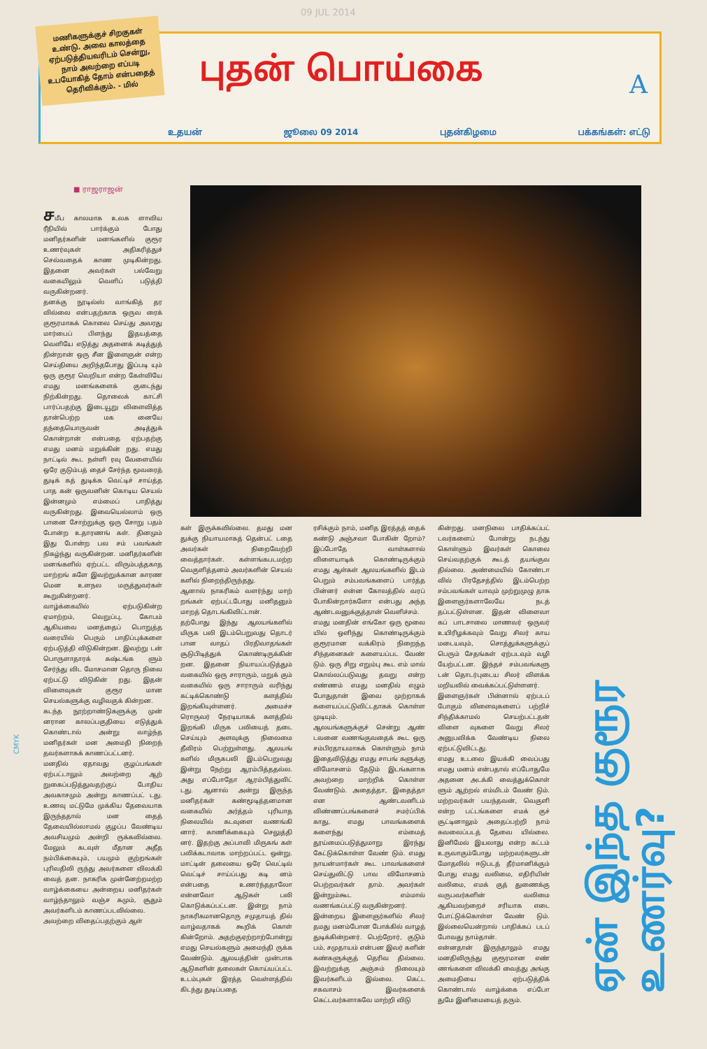09 JUL 2014
மணிகளுக்குச் சிறகுகள் உண்டு. அவை காலத்தை ஏற்படுத்தியவரிடம் சென்று, நாம் அவற்றை எப்படி உபயோகித் தோம் என்பதைத் தெரிவிக்கும். - மில்
புதன் பொய்கை A
உதயன் ஜூலை 09 2014 புதன்கிழமை பக்கங்கள்: எட்டு
■ ராஜராஜன்
சமீப காலமாக உலக ளாவிய ரீதியில் பார்க்கும் போது மனிதர்களின் மனங்களில் குரூர உணர்வுகள் அதிகரித்துச் செல்வதைக் காண முடிகின்றது. இதனை அவர்கள் பல்வேறு வகையிலும் வெளிப் படுத்தி வருகின்றனர்.
தனக்கு நூடில்ஸ் வாங்கித் தர வில்லை என்பதற்காக ஒருவ ரைக் குரூரமாகக் கொலை செய்து அவரது மார்பைப் பிளந்து இதயத்தை வெளியே எடுத்து அதனைக் கடித்துத் தின்றான் ஒரு சீன இளைஞன் என்ற செய்தியை அறிந்தபோது இப்படி யும் ஒரு குரூர வெறியா என்ற கேள்வியே எமது மனங்களைக் குடைந்து நிற்கின்றது. தொலைக் காட்சி பார்ப்பதற்கு இடையூறு விளைவித்த தான்பெற்ற மக னையே தந்தையொருவன் அடித்துக் கொன்றான் என்பதை ஏற்பதற்கு எமது மனம் மறுக்கின் றது. எமது நாட்டில் கூட நள்ளி ரவு வேளையில் ஒரே குடும்பத் தைச் சேர்ந்த மூவரைத் துடிக் கத் துடிக்க வெட்டிச் சாய்த்த பாத கன் ஒருவனின் கொடிய செயல் இன்னமும் எம்மைப் பாதித்து வருகின்றது. இவையெல்லாம் ஒரு பானை சோற்றுக்கு ஒரு சோறு பதம் போன்ற உதாரணங் கள். தினமும் இது போன்ற பல சம் பவங்கள் நிகழ்ந்து வருகின்றன. மனிதர்களின் மனங்களில் ஏற்பட்ட விரும்பத்தகாத மாற்றங் களே இவற்றுக்கான காரண மென உளநல மருத்துவர்கள் கூறுகின்றனர்.
வாழ்க்கையில் ஏற்படுகின்ற ஏமாற்றம், வெறுப்பு, கோபம் ஆகியவை மனத்தைப் பொறுத்த வரையில் பெரும் பாதிப்புக்களை ஏற்படுத்தி விடுகின்றன. இவற்று டன் பொருளாதாரக் கஷ்டங்க ளும் சேர்ந்து விட மோசமான தொரு நிலை ஏற்பட்டு விடுகின் றது. இதன் விளைவுகள் குரூர மான செயல்களுக்கு வழிவகுக் கின்றன.
கடந்த நூற்றாண்டுகளுக்கு முன் னரான காலப்பகுதியை எடுத்துக் கொண்டால் அன்று வாழ்ந்த மனிதர்கள் மன அமைதி நிறைந் தவர்களாகக் காணப்பட்டனர்.
மனதில் ஏதாவது குழப்பங்கள் ஏற்பட்டாலும் அவற்றை ஆற் றுகைப்படுத்துவதற்குப் போதிய அவகாசமும் அன்று காணப்பட் டது. உணவு மட்டுமே முக்கிய தேவையாக இருந்ததால் மன தைத் தேவையில்லாமல் குழப்ப வேண்டிய அவசியமும் அன்றி ருக்கவில்லை. மேலும் கடவுள் மீதான அதீத நம்பிக்கையும், பயமும் குற்றங்கள் புரிவதிலி ருந்து அவர்களை விலக்கி வைத் தன. நாகரிக முன்னேற்றமற்ற வாழ்க்கையை அன்றைய மனிதர்கள் வாழ்ந்தாலும் வஞ்ச கமும், சூதும் அவர்களிடம் காணப்படவில்லை.
அவற்றை விதைப்பதற்கும் ஆள்
கள் இருக்கவில்லை. தமது மன துக்கு நியாயமாகத் தென்பட் டதை அவர்கள் நிறைவேற்றி வைத்தார்கள். கள்ளங்கபடமற்ற வெகுளித்தனம் அவர்களின் செயல் களில் நிறைந்திருந்தது.
ஆனால் நாகரிகம் வளர்ந்து மாற் றங்கள் ஏற்பட்டபோது மனிதனும் மாறத் தொடங்கிவிட்டான்.
தற்போது இந்து ஆலயங்களில் மிருக பலி இடம்பெறுவது தொடர் பான வாதப் பிரதிவாதங்கள் சூடுபிடித்துக் கொண்டிருக்கின் றன. இதனை நியாயப்படுத்தும் வகையில் ஒரு சாராரும், மறுக் கும் வகையில் ஒரு சாராரும் வரிந்து கட்டிக்கொண்டு களத்தில் இறங்கியுள்ளனர். அமைச்ச ரொருவர் நேரடியாகக் களத்தில் இறங்கி மிருக பலியைத் தடை செய்யும் அளவுக்கு நிலைமை தீவிரம் பெற்றுள்ளது. ஆலயங் களில் மிருகபலி இடம்பெறுவது இன்று நேற்று ஆரம்பித்ததல்ல. அது எப்போதோ ஆரம்பித்துவிட் டது. ஆனால் அன்று இருந்த மனிதர்கள் கண்மூடித்தனமான வகையில் அர்த்தம் புரியாத நிலையில் கடவுளை வணங்கி னார். காணிக்கையும் செலுத்தி னர். இதற்கு அப்பாவி மிருகங் கள் பலிக்கடாவாக மாற்றப்பட்ட ஒன்று. மாட்டின் தலையை ஒரே வெட்டில் வெட்டிச் சாய்ப்பது கடி னம் என்பதை உணர்ந்ததாலோ என்னவோ ஆடுகள் பலி கொடுக்கப்பட்டன. இன்று நாம் நாகரிகமானதொரு சமுதாயத் தில் வாழ்வதாகக் கூறிக் கொள் கின்றோம். அதற்குஏற்றாற்போன்று எமது செயல்களும் அமைந்தி ருக்க வேண்டும். ஆலயத்தின் முன்பாக ஆடுகளின் தலைகள் கொய்யப்பட்ட உடம்புகள் இரத்த வெள்ளத்தில் கிடந்து துடிப்பதை
ரசிக்கும் நாம், மனித இரத்தத் தைக் கண்டு அஞ்சவா போகின் றோம்? இப்போதே வாள்களால் விளையாடிக் கொண்டிருக்கும் எமது ஆள்கள் ஆலயங்களில் இடம் பெறும் சம்பவங்களைப் பார்த்த பின்னர் என்ன கோலத்தில் வரப் போகின்றார்களோ என்பது அந்த ஆண்டவனுக்குத்தான் வெளிச்சம்.
எமது மனதின் எங்கோ ஒரு மூலை யில் ஒளிந்து கொண்டிருக்கும் குரூரமான வக்கிரம் நிறைந்த சிந்தனைகள் களையப்பட வேண் டும். ஒரு சிறு எறும்பு கூட எம் மால் கொல்லப்படுவது தவறு என்ற எண்ணம் எமது மனதில் எழும் போதுதான் இவை முற்றாகக் களையப்பட்டுவிட்டதாகக் கொள்ள முடியும்.
ஆலயங்களுக்குச் சென்று ஆண் டவனை வணங்குவதைக் கூட ஒரு சம்பிரதாயமாகக் கொள்ளும் நாம் இதைவிடுத்து எமது சாபங் களுக்கு விமோசனம் தேடும் இடங்களாக அவற்றை மாற்றிக் கொள்ள வேண்டும். அதைத்தா, இதைத்தா என ஆண்டவனிடம் விண்ணப்பங்களைச் சமர்ப்பிக் காது, எமது பாவங்களைக் களைந்து எம்மைத் தூய்மைப்படுத்துமாறு இரந்து கேட்டுக்கொள்ள வேண் டும். எமது நாயன்மார்கள் கூட பாவங்களைச் செய்துவிட்டு பாவ விமோசனம் பெற்றவர்கள் தாம். அவர்கள் இன்றும்கூட எம்மால் வணங்கப்பட்டு வருகின்றனர்.
இன்றைய இளைஞர்களில் சிலர் தமது மனம்போன போக்கில் வாழத் துடிக்கின்றனர். பெற்றோர், குடும் பம், சமுதாயம் என்பன இவர் களின் கண்களுக்குத் தெரிவ தில்லை. இவற்றுக்கு அஞ்சும் நிலையும் இவர்களிடம் இல்லை. கெட்ட சகவாசம் இவர்களைக் கெட்டவர்களாகவே மாற்றி விடு
கின்றது. மனநிலை பாதிக்கப்பட் டவர்களைப் போன்று நடந்து கொள்ளும் இவர்கள் கொலை செய்வதற்குக் கூடத் தயங்குவ தில்லை. அண்மையில் கோண்டா வில் பிரதேசத்தில் இடம்பெற்ற சம்பவங்கள் யாவும் முற்றுமுழு தாக இளைஞர்களாலேயே நடத் தப்பட்டுள்ளன. இதன் விளைவா கப் பாடசாலை மாணவர் ஒருவர் உயிரிழக்கவும் வேறு சிலர் காய மடையவும், சொத்துக்களுக்குப் பெரும் சேதங்கள் ஏற்படவும் வழி யேற்பட்டன. இந்தச் சம்பவங்களு டன் தொடர்புடைய சிலர் விளக்க மறியலில் வைக்கப்பட்டுள்ளனர்.
இளைஞர்கள் பின்னால் ஏற்படப் போகும் விளைவுகளைப் பற்றிச் சிந்திக்காமல் செயற்பட்டதன் விளை வுகளை வேறு சிலர் அனுபவிக்க வேண்டிய நிலை ஏற்பட்டுவிட்டது.
எமது உடலை இயக்கி வைப்பது எமது மனம் என்பதால் எப்போதுமே அதனை அடக்கி வைத்துக்கொள் ளும் ஆற்றல் எம்மிடம் வேண் டும். மற்றவர்கள் பயந்தவன், வெகுளி என்ற பட்டங்களை எமக் குச் சூட்டினாலும் அதைப்பற்றி நாம் கவலைப்படத் தேவை யில்லை. இனிமேல் இயலாது என்ற கட்டம் உருவாகும்போது மற்றவர்களுடன் மோதலில் ஈடுபடத் தீர்மானிக்கும் போது எமது வலிமை, எதிரியின் வலிமை, எமக் குத் துணைக்கு வருபவர்களின் வலிமை ஆகியவற்றைச் சரியாக எடை போட்டுக்கொள்ள வேண் டும். இல்லையென்றால் பாதிக்கப் படப் போவது நாம்தான்.
என்னதான் இருந்தாலும் எமது மனதிலிருந்து குரூரமான எண் ணங்களை விலக்கி வைத்து அங்கு அமைதியை ஏற்படுத்திக் கொண்டால் வாழ்க்கை எப்போ துமே இனிமையைத் தரும்.
ஏன் இந்த குரூர உணர்வு?
CMYK